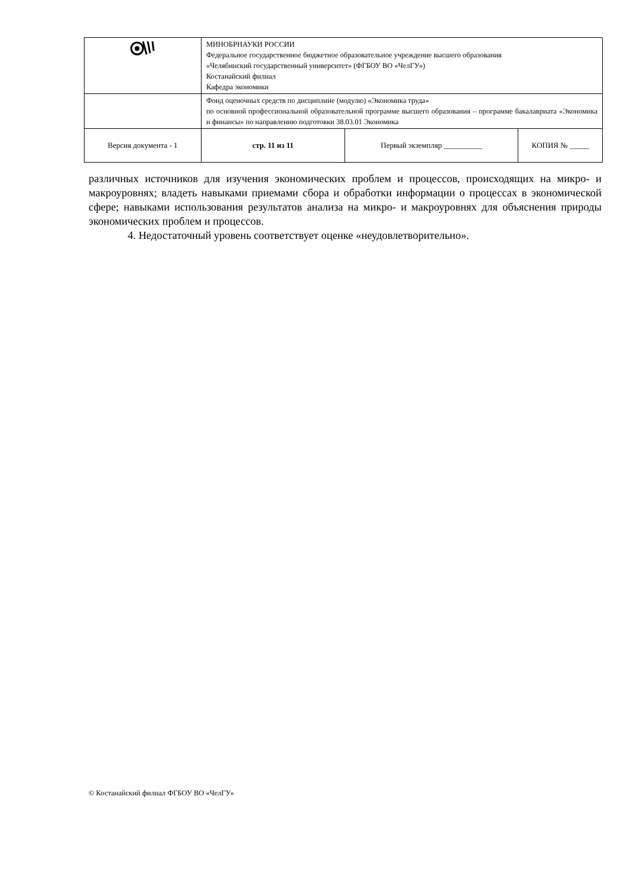| | МИНОБРНАУКИ РОССИИ Федеральное государственное бюджетное образовательное учреждение высшего образования «Челябинский государственный университет» (ФГБОУ ВО «ЧелГУ») Костанайский филиал Кафедра экономики | | |
| | Фонд оценочных средств по дисциплине (модулю) «Экономика труда» по основной профессиональной образовательной программе высшего образования – программе бакалавриата «Экономика и финансы» по направлению подготовки 38.03.01 Экономика | | |
| Версия документа - 1 | стр. 11 из 11 | Первый экземпляр __________ | КОПИЯ № _____ |
различных источников для изучения экономических проблем и процессов, происходящих на микро- и макроуровнях; владеть навыками приемами сбора и обработки информации о процессах в экономической сфере; навыками использования результатов анализа на микро- и макроуровнях для объяснения природы экономических проблем и процессов.
4. Недостаточный уровень соответствует оценке «неудовлетворительно».
© Костанайский филиал ФГБОУ ВО «ЧелГУ»